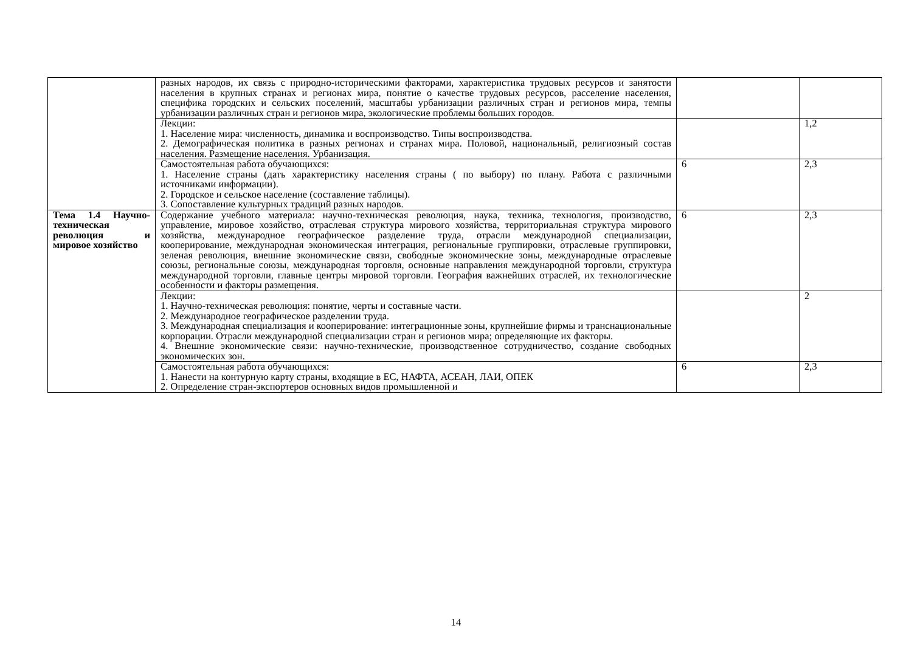| | разных народов, их связь с природно-историческими факторами, характеристика трудовых ресурсов и занятости населения в крупных странах и регионах мира, понятие о качестве трудовых ресурсов, расселение населения, специфика городских и сельских поселений, масштабы урбанизации различных стран и регионов мира, темпы урбанизации различных стран и регионов мира, экологические проблемы больших городов. | | |
| | Лекции: 1. Население мира: численность, динамика и воспроизводство. Типы воспроизводства. 2. Демографическая политика в разных регионах и странах мира. Половой, национальный, религиозный состав населения. Размещение населения. Урбанизация. | | 1,2 |
| | Самостоятельная работа обучающихся: 1. Население страны (дать характеристику населения страны ( по выбору) по плану. Работа с различными источниками информации). 2. Городское и сельское население (составление таблицы). 3. Сопоставление культурных традиций разных народов. | 6 | 2,3 |
| Тема 1.4 Научно-техническая революция и мировое хозяйство | Содержание учебного материала: научно-техническая революция, наука, техника, технология, производство, управление, мировое хозяйство, отраслевая структура мирового хозяйства, территориальная структура мирового хозяйства, международное географическое разделение труда, отрасли международной специализации, кооперирование, международная экономическая интеграция, региональные группировки, отраслевые группировки, зеленая революция, внешние экономические связи, свободные экономические зоны, международные отраслевые союзы, региональные союзы, международная торговля, основные направления международной торговли, структура международной торговли, главные центры мировой торговли. География важнейших отраслей, их технологические особенности и факторы размещения. | 6 | 2,3 |
| | Лекции: 1. Научно-техническая революция: понятие, черты и составные части. 2. Международное географическое разделении труда. 3. Международная специализация и кооперирование: интеграционные зоны, крупнейшие фирмы и транснациональные корпорации. Отрасли международной специализации стран и регионов мира; определяющие их факторы. 4. Внешние экономические связи: научно-технические, производственное сотрудничество, создание свободных экономических зон. | | 2 |
| | Самостоятельная работа обучающихся: 1. Нанести на контурную карту страны, входящие в ЕС, НАФТА, АСЕАН, ЛАИ, ОПЕК 2. Определение стран-экспортеров основных видов промышленной и | 6 | 2,3 |
14